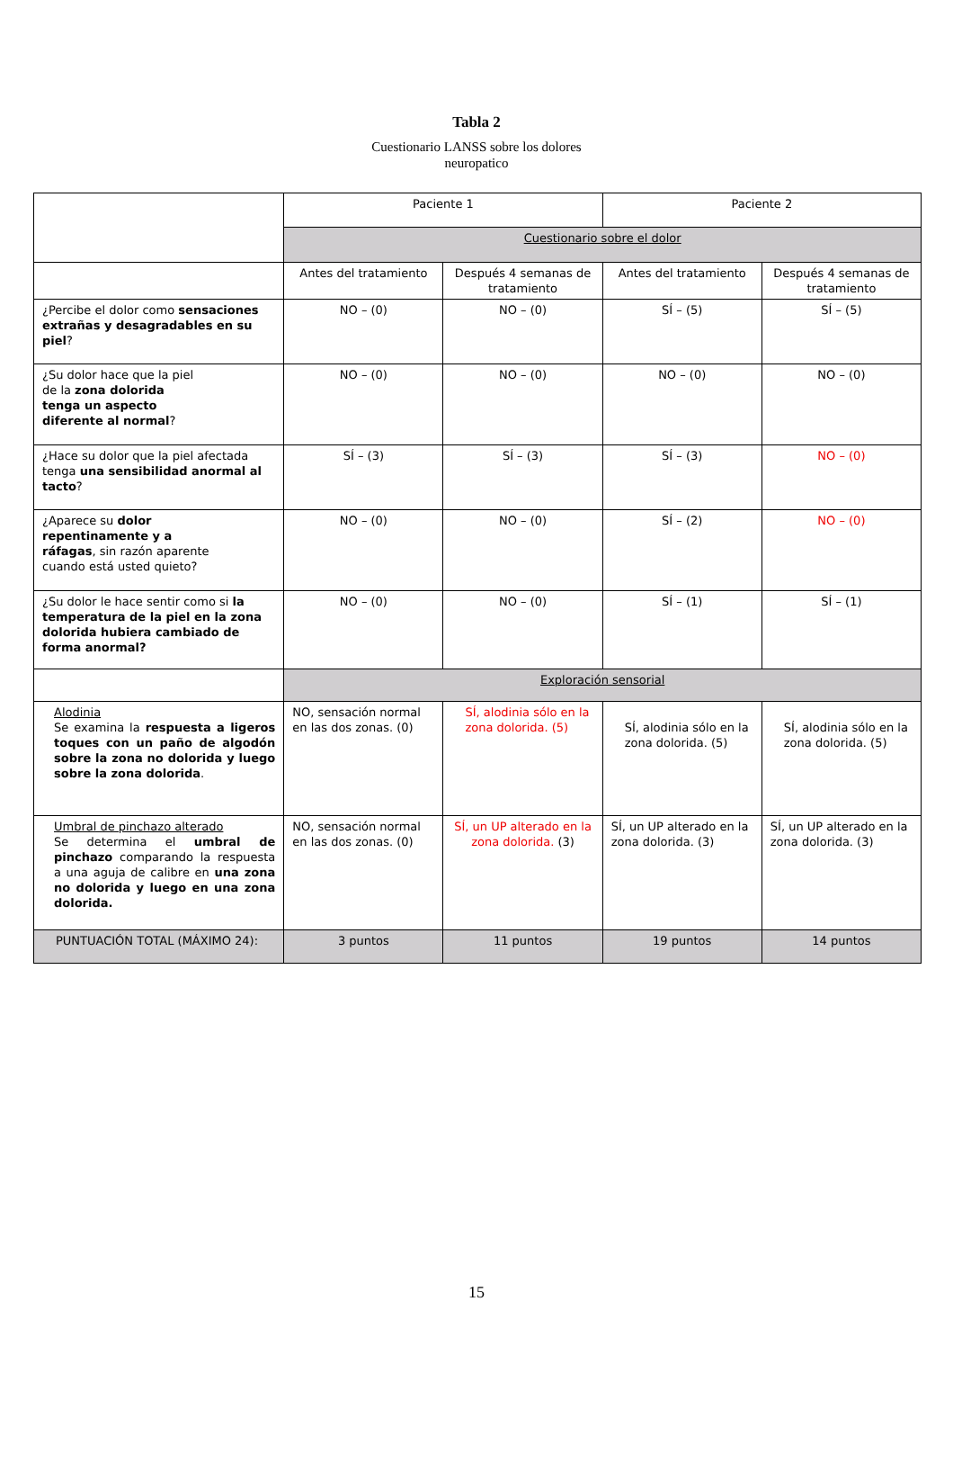Tabla 2
Cuestionario LANSS sobre los dolores
neuropatico
| | Paciente 1 | | Paciente 2 | |
| | Cuestionario sobre el dolor | | | |
| | Antes del tratamiento | Después 4 semanas de tratamiento | Antes del tratamiento | Después 4 semanas de tratamiento |
| ¿Percibe el dolor como sensaciones extrañas y desagradables en su piel ? | NO – (0) | NO – (0) | SÍ – (5) | SÍ – (5) |
| ¿Su dolor hace que la piel de la zona dolorida tenga un aspecto diferente al normal ? | NO – (0) | NO – (0) | NO – (0) | NO – (0) |
| ¿Hace su dolor que la piel afectada tenga una sensibilidad anormal al tacto ? | SÍ – (3) | SÍ – (3) | SÍ – (3) | NO – (0) |
| ¿Aparece su dolor repentinamente y a ráfagas , sin razón aparente cuando está usted quieto? | NO – (0) | NO – (0) | SÍ – (2) | NO – (0) |
| ¿Su dolor le hace sentir como si la temperatura de la piel en la zona dolorida hubiera cambiado de forma anormal? | NO – (0) | NO – (0) | SÍ – (1) | SÍ – (1) |
| | Exploración sensorial | | | |
| Alodinia Se examina la respuesta a ligeros toques con un paño de algodón sobre la zona no dolorida y luego sobre la zona dolorida . | NO, sensación normal en las dos zonas. (0) | SÍ, alodinia sólo en la zona dolorida. (5) | SÍ, alodinia sólo en la zona dolorida. (5) | SÍ, alodinia sólo en la zona dolorida. (5) |
| Umbral de pinchazo alterado Se determina el umbral de pinchazo comparando la respuesta a una aguja de calibre en una zona no dolorida y luego en una zona dolorida. | NO, sensación normal en las dos zonas. (0) | SÍ, un UP alterado en la zona dolorida. (3) | SÍ, un UP alterado en la zona dolorida. (3) | SÍ, un UP alterado en la zona dolorida. (3) |
| PUNTUACIÓN TOTAL (MÁXIMO 24): | 3 puntos | 11 puntos | 19 puntos | 14 puntos |
15